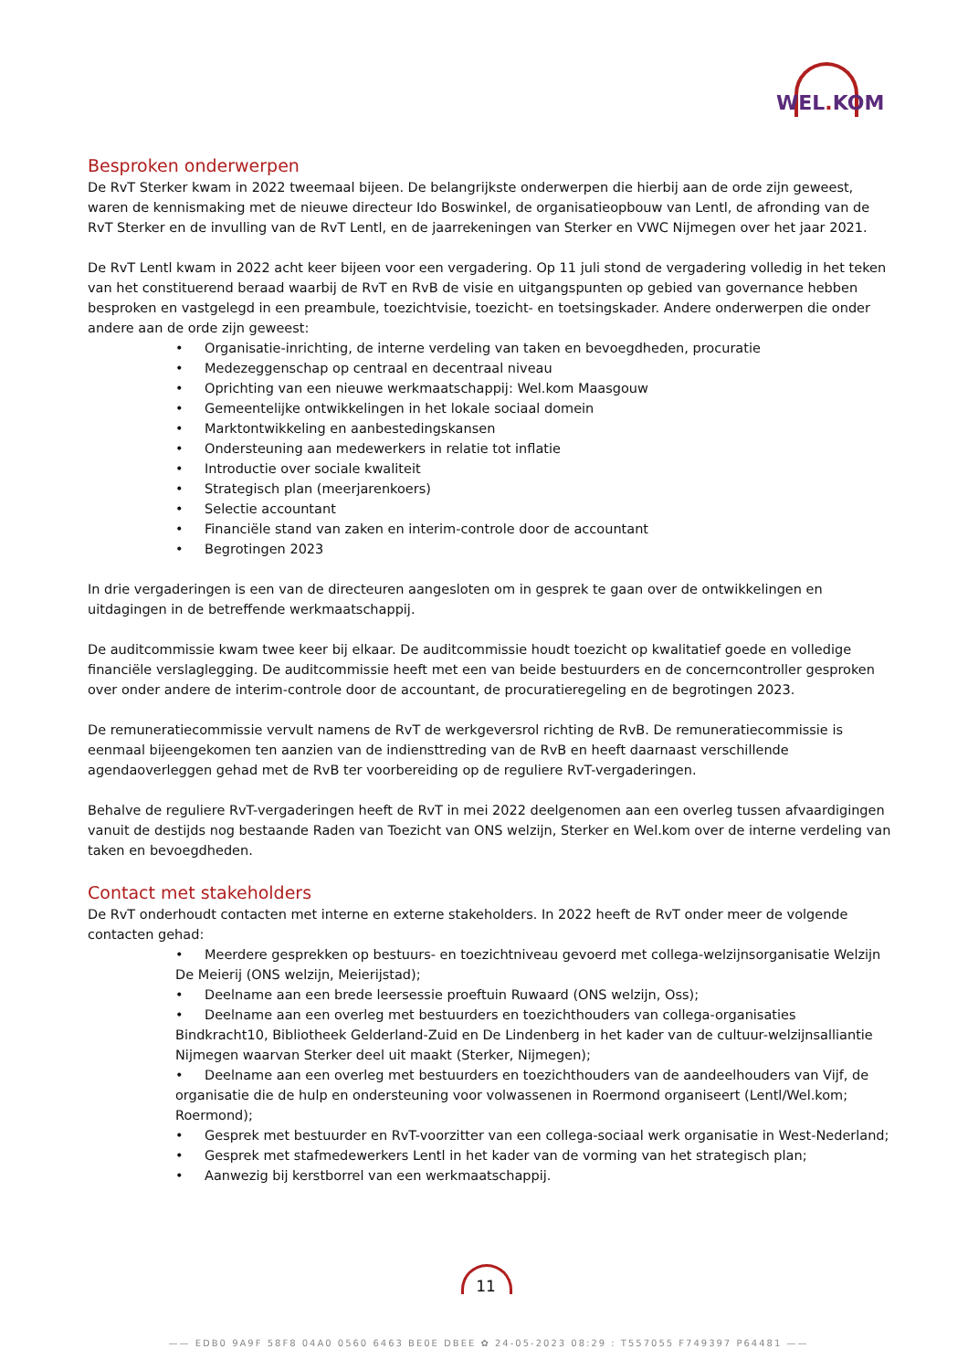WEL. KOM
Besproken onderwerpen
De RvT Sterker kwam in 2022 tweemaal bijeen. De belangrijkste onderwerpen die hierbij aan de orde zijn geweest, waren de kennismaking met de nieuwe directeur Ido Boswinkel, de organisatieopbouw van Lentl, de afronding van de RvT Sterker en de invulling van de RvT Lentl, en de jaarrekeningen van Sterker en VWC Nijmegen over het jaar 2021.
De RvT Lentl kwam in 2022 acht keer bijeen voor een vergadering. Op 11 juli stond de vergadering volledig in het teken van het constituerend beraad waarbij de RvT en RvB de visie en uitgangspunten op gebied van governance hebben besproken en vastgelegd in een preambule, toezichtvisie, toezicht- en toetsingskader. Andere onderwerpen die onder andere aan de orde zijn geweest:
• Organisatie-inrichting, de interne verdeling van taken en bevoegdheden, procuratie
• Medezeggenschap op centraal en decentraal niveau
• Oprichting van een nieuwe werkmaatschappij: Wel.kom Maasgouw
• Gemeentelijke ontwikkelingen in het lokale sociaal domein
• Marktontwikkeling en aanbestedingskansen
• Ondersteuning aan medewerkers in relatie tot inflatie
• Introductie over sociale kwaliteit
• Strategisch plan (meerjarenkoers)
• Selectie accountant
• Financiële stand van zaken en interim-controle door de accountant
• Begrotingen 2023
In drie vergaderingen is een van de directeuren aangesloten om in gesprek te gaan over de ontwikkelingen en uitdagingen in de betreffende werkmaatschappij.
De auditcommissie kwam twee keer bij elkaar. De auditcommissie houdt toezicht op kwalitatief goede en volledige financiële verslaglegging. De auditcommissie heeft met een van beide bestuurders en de concerncontroller gesproken over onder andere de interim-controle door de accountant, de procuratieregeling en de begrotingen 2023.
De remuneratiecommissie vervult namens de RvT de werkgeversrol richting de RvB. De remuneratiecommissie is eenmaal bijeengekomen ten aanzien van de indiensttreding van de RvB en heeft daarnaast verschillende agendaoverleggen gehad met de RvB ter voorbereiding op de reguliere RvT-vergaderingen.
Behalve de reguliere RvT-vergaderingen heeft de RvT in mei 2022 deelgenomen aan een overleg tussen afvaardigingen vanuit de destijds nog bestaande Raden van Toezicht van ONS welzijn, Sterker en Wel.kom over de interne verdeling van taken en bevoegdheden.
Contact met stakeholders
De RvT onderhoudt contacten met interne en externe stakeholders. In 2022 heeft de RvT onder meer de volgende contacten gehad:
• Meerdere gesprekken op bestuurs- en toezichtniveau gevoerd met collega-welzijnsorganisatie Welzijn De Meierij (ONS welzijn, Meierijstad);
• Deelname aan een brede leersessie proeftuin Ruwaard (ONS welzijn, Oss);
• Deelname aan een overleg met bestuurders en toezichthouders van collega-organisaties Bindkracht10, Bibliotheek Gelderland-Zuid en De Lindenberg in het kader van de cultuur-welzijnsalliantie Nijmegen waarvan Sterker deel uit maakt (Sterker, Nijmegen);
• Deelname aan een overleg met bestuurders en toezichthouders van de aandeelhouders van Vijf, de organisatie die de hulp en ondersteuning voor volwassenen in Roermond organiseert (Lentl/Wel.kom; Roermond);
• Gesprek met bestuurder en RvT-voorzitter van een collega-sociaal werk organisatie in West-Nederland;
• Gesprek met stafmedewerkers Lentl in het kader van de vorming van het strategisch plan;
• Aanwezig bij kerstborrel van een werkmaatschappij.
11
—— EDB0 9A9F 58F8 04A0 0560 6463 BE0E DBEE ✿ 24-05-2023 08:29 : T557055 F749397 P64481 ——